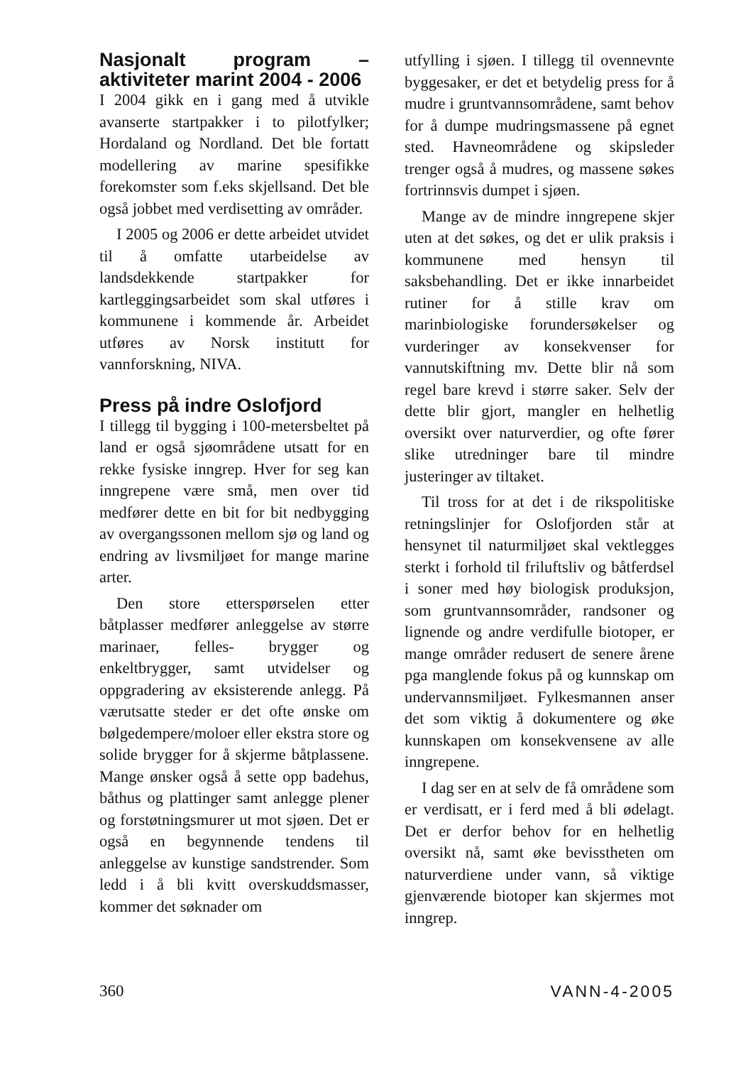Nasjonalt program – aktiviteter marint 2004 - 2006
I 2004 gikk en i gang med å utvikle avanserte startpakker i to pilotfylker; Hordaland og Nordland. Det ble fortatt modellering av marine spesifikke forekomster som f.eks skjellsand. Det ble også jobbet med verdisetting av områder.
I 2005 og 2006 er dette arbeidet utvidet til å omfatte utarbeidelse av landsdekkende startpakker for kartleggingsarbeidet som skal utføres i kommunene i kommende år. Arbeidet utføres av Norsk institutt for vannforskning, NIVA.
Press på indre Oslofjord
I tillegg til bygging i 100-metersbeltet på land er også sjøområdene utsatt for en rekke fysiske inngrep. Hver for seg kan inngrepene være små, men over tid medfører dette en bit for bit nedbygging av overgangssonen mellom sjø og land og endring av livsmiljøet for mange marine arter.
Den store etterspørselen etter båtplasser medfører anleggelse av større marinaer, felles- brygger og enkeltbrygger, samt utvidelser og oppgradering av eksisterende anlegg. På værutsatte steder er det ofte ønske om bølgedempere/moloer eller ekstra store og solide brygger for å skjerme båtplassene. Mange ønsker også å sette opp badehus, båthus og plattinger samt anlegge plener og forstøtningsmurer ut mot sjøen. Det er også en begynnende tendens til anleggelse av kunstige sandstrender. Som ledd i å bli kvitt overskuddsmasser, kommer det søknader om
utfylling i sjøen. I tillegg til ovennevnte byggesaker, er det et betydelig press for å mudre i gruntvannsområdene, samt behov for å dumpe mudringsmassene på egnet sted. Havneområdene og skipsleder trenger også å mudres, og massene søkes fortrinnsvis dumpet i sjøen.
Mange av de mindre inngrepene skjer uten at det søkes, og det er ulik praksis i kommunene med hensyn til saksbehandling. Det er ikke innarbeidet rutiner for å stille krav om marinbiologiske forundersøkelser og vurderinger av konsekvenser for vannutskiftning mv. Dette blir nå som regel bare krevd i større saker. Selv der dette blir gjort, mangler en helhetlig oversikt over naturverdier, og ofte fører slike utredninger bare til mindre justeringer av tiltaket.
Til tross for at det i de rikspolitiske retningslinjer for Oslofjorden står at hensynet til naturmiljøet skal vektlegges sterkt i forhold til friluftsliv og båtferdsel i soner med høy biologisk produksjon, som gruntvannsområder, randsoner og lignende og andre verdifulle biotoper, er mange områder redusert de senere årene pga manglende fokus på og kunnskap om undervannsmiljøet. Fylkesmannen anser det som viktig å dokumentere og øke kunnskapen om konsekvensene av alle inngrepene.
I dag ser en at selv de få områdene som er verdisatt, er i ferd med å bli ødelagt. Det er derfor behov for en helhetlig oversikt nå, samt øke bevisstheten om naturverdiene under vann, så viktige gjenværende biotoper kan skjermes mot inngrep.
360 VANN-4-2005